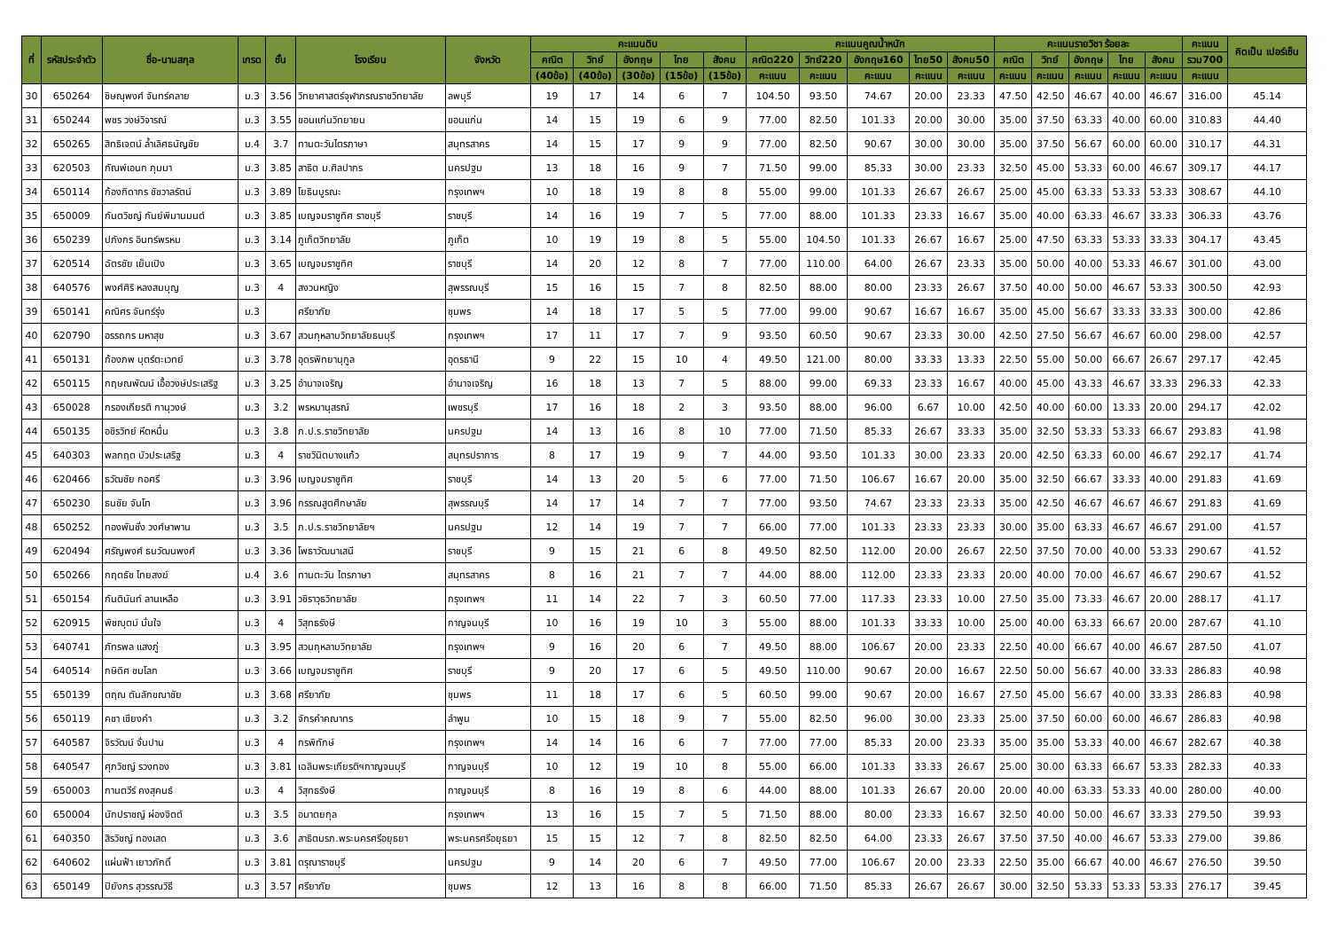| ที่ | รหัสประจำตัว | ชื่อ-นามสกุล | เกรด | ชั้น | โรงเรียน | จังหวัด | คะแนนดิบ | | | | | คะแนนคูณน้ำหนัก | | | | | คะแนนรายวิชา ร้อยละ | | | | | คะแนน | คิดเป็น เปอร์เซ็น |
| --- | --- | --- | --- | --- | --- | --- | --- | --- | --- | --- | --- | --- | --- | --- | --- | --- | --- | --- | --- | --- | --- | --- | --- |
| | | | | | | | คณิต | วิทย์ | อังกฤษ | ไทย | สังคม | คณิต220 | วิทย์220 | อังกฤษ160 | ไทย50 | สังคม50 | คณิต | วิทย์ | อังกฤษ | ไทย | สังคม | รวม700 | |
| | | | | | | | (40ข้อ) | (40ข้อ) | (30ข้อ) | (15ข้อ) | (15ข้อ) | คะแนน | คะแนน | คะแนน | คะแนน | คะแนน | คะแนน | คะแนน | คะแนน | คะแนน | คะแนน | คะแนน | |
| 30 | 650264 | ชิษณุพงศ์ จันทร์คลาย | ม.3 | 3.56 | วิทยาศาสตร์จุฬาภรณราชวิทยาลัย | ลพบุรี | 19 | 17 | 14 | 6 | 7 | 104.50 | 93.50 | 74.67 | 20.00 | 23.33 | 47.50 | 42.50 | 46.67 | 40.00 | 46.67 | 316.00 | 45.14 |
| 31 | 650244 | พชร วงษ์วิจารณ์ | ม.3 | 3.55 | ขอนแก่นวิทยายน | ขอนแก่น | 14 | 15 | 19 | 6 | 9 | 77.00 | 82.50 | 101.33 | 20.00 | 30.00 | 35.00 | 37.50 | 63.33 | 40.00 | 60.00 | 310.83 | 44.40 |
| 32 | 650265 | สิทธิเจตน์ ล้ำเลิศธนัญชัย | ม.4 | 3.7 | ทานตะวันไตรภาษา | สมุทรสาคร | 14 | 15 | 17 | 9 | 9 | 77.00 | 82.50 | 90.67 | 30.00 | 30.00 | 35.00 | 37.50 | 56.67 | 60.00 | 60.00 | 310.17 | 44.31 |
| 33 | 620503 | กัณพ์เอนก ภุมมา | ม.3 | 3.85 | สาธิต ม.ศิลปากร | นครปฐม | 13 | 18 | 16 | 9 | 7 | 71.50 | 99.00 | 85.33 | 30.00 | 23.33 | 32.50 | 45.00 | 53.33 | 60.00 | 46.67 | 309.17 | 44.17 |
| 34 | 650114 | ก้องกิดากร ชัชวาลรัตน์ | ม.3 | 3.89 | โยธินบูรณะ | กรุงเทพฯ | 10 | 18 | 19 | 8 | 8 | 55.00 | 99.00 | 101.33 | 26.67 | 26.67 | 25.00 | 45.00 | 63.33 | 53.33 | 53.33 | 308.67 | 44.10 |
| 35 | 650009 | กันตวิชญ์ กันย์พิมานมนต์ | ม.3 | 3.85 | เบญจมราชูทิศ ราชบุรี | ราชบุรี | 14 | 16 | 19 | 7 | 5 | 77.00 | 88.00 | 101.33 | 23.33 | 16.67 | 35.00 | 40.00 | 63.33 | 46.67 | 33.33 | 306.33 | 43.76 |
| 36 | 650239 | ปภังกร อินทร์พรหม | ม.3 | 3.14 | ภูเก็ตวิทยาลัย | ภูเก็ต | 10 | 19 | 19 | 8 | 5 | 55.00 | 104.50 | 101.33 | 26.67 | 16.67 | 25.00 | 47.50 | 63.33 | 53.33 | 33.33 | 304.17 | 43.45 |
| 37 | 620514 | ฉัตรชัย เย็นเปิง | ม.3 | 3.65 | เบญจมราชูทิศ | ราชบุรี | 14 | 20 | 12 | 8 | 7 | 77.00 | 110.00 | 64.00 | 26.67 | 23.33 | 35.00 | 50.00 | 40.00 | 53.33 | 46.67 | 301.00 | 43.00 |
| 38 | 640576 | พงศ์ศิริ หลงสมบุญ | ม.3 | 4 | สงวนหญิง | สุพรรณบุรี | 15 | 16 | 15 | 7 | 8 | 82.50 | 88.00 | 80.00 | 23.33 | 26.67 | 37.50 | 40.00 | 50.00 | 46.67 | 53.33 | 300.50 | 42.93 |
| 39 | 650141 | คณิศร จันทร์รุ่ง | ม.3 | | ศรียาภัย | ชุมพร | 14 | 18 | 17 | 5 | 5 | 77.00 | 99.00 | 90.67 | 16.67 | 16.67 | 35.00 | 45.00 | 56.67 | 33.33 | 33.33 | 300.00 | 42.86 |
| 40 | 620790 | อรรถกร มหาสุข | ม.3 | 3.67 | สวนกุหลาบวิทยาลัยธนบุรี | กรุงเทพฯ | 17 | 11 | 17 | 7 | 9 | 93.50 | 60.50 | 90.67 | 23.33 | 30.00 | 42.50 | 27.50 | 56.67 | 46.67 | 60.00 | 298.00 | 42.57 |
| 41 | 650131 | ก้องภพ บุตร์ตะเวทย์ | ม.3 | 3.78 | อุดรพิทยานุกูล | อุดรธานี | 9 | 22 | 15 | 10 | 4 | 49.50 | 121.00 | 80.00 | 33.33 | 13.33 | 22.50 | 55.00 | 50.00 | 66.67 | 26.67 | 297.17 | 42.45 |
| 42 | 650115 | กฤษณพัฒน์ เอื้อวงษ์ประเสริฐ | ม.3 | 3.25 | อำนาจเจริญ | อำนาจเจริญ | 16 | 18 | 13 | 7 | 5 | 88.00 | 99.00 | 69.33 | 23.33 | 16.67 | 40.00 | 45.00 | 43.33 | 46.67 | 33.33 | 296.33 | 42.33 |
| 43 | 650028 | กรองเกียรติ กานุวงษ์ | ม.3 | 3.2 | พรหมานุสรณ์ | เพชรบุรี | 17 | 16 | 18 | 2 | 3 | 93.50 | 88.00 | 96.00 | 6.67 | 10.00 | 42.50 | 40.00 | 60.00 | 13.33 | 20.00 | 294.17 | 42.02 |
| 44 | 650135 | อชิรวิทย์ หีตหมื่น | ม.3 | 3.8 | ภ.ป.ร.ราชวิทยาลัย | นครปฐม | 14 | 13 | 16 | 8 | 10 | 77.00 | 71.50 | 85.33 | 26.67 | 33.33 | 35.00 | 32.50 | 53.33 | 53.33 | 66.67 | 293.83 | 41.98 |
| 45 | 640303 | พลกฤต บัวประเสริฐ | ม.3 | 4 | ราชวินิตบางแก้ว | สมุทรปราการ | 8 | 17 | 19 | 9 | 7 | 44.00 | 93.50 | 101.33 | 30.00 | 23.33 | 20.00 | 42.50 | 63.33 | 60.00 | 46.67 | 292.17 | 41.74 |
| 46 | 620466 | ธวัฒชัย กอศรี | ม.3 | 3.96 | เบญจมราชูทิศ | ราชบุรี | 14 | 13 | 20 | 5 | 6 | 77.00 | 71.50 | 106.67 | 16.67 | 20.00 | 35.00 | 32.50 | 66.67 | 33.33 | 40.00 | 291.83 | 41.69 |
| 47 | 650230 | ธนชัย จันโท | ม.3 | 3.96 | กรรณสูตศึกษาลัย | สุพรรณบุรี | 14 | 17 | 14 | 7 | 7 | 77.00 | 93.50 | 74.67 | 23.33 | 23.33 | 35.00 | 42.50 | 46.67 | 46.67 | 46.67 | 291.83 | 41.69 |
| 48 | 650252 | ทองพันชั่ง วงศ์ษาพาน | ม.3 | 3.5 | ภ.ป.ร.ราชวิทยาลัยฯ | นครปฐม | 12 | 14 | 19 | 7 | 7 | 66.00 | 77.00 | 101.33 | 23.33 | 23.33 | 30.00 | 35.00 | 63.33 | 46.67 | 46.67 | 291.00 | 41.57 |
| 49 | 620494 | ศรัญพงศ์ ธนวัฒนพงศ์ | ม.3 | 3.36 | โพธาวัฒนาเสนี | ราชบุรี | 9 | 15 | 21 | 6 | 8 | 49.50 | 82.50 | 112.00 | 20.00 | 26.67 | 22.50 | 37.50 | 70.00 | 40.00 | 53.33 | 290.67 | 41.52 |
| 50 | 650266 | กฤตธัช ไทยสงฆ์ | ม.4 | 3.6 | ทานตะวัน ไตรภาษา | สมุทรสาคร | 8 | 16 | 21 | 7 | 7 | 44.00 | 88.00 | 112.00 | 23.33 | 23.33 | 20.00 | 40.00 | 70.00 | 46.67 | 46.67 | 290.67 | 41.52 |
| 51 | 650154 | กันตินันท์ ลานเหลือ | ม.3 | 3.91 | วชิราวุธวิทยาลัย | กรุงเทพฯ | 11 | 14 | 22 | 7 | 3 | 60.50 | 77.00 | 117.33 | 23.33 | 10.00 | 27.50 | 35.00 | 73.33 | 46.67 | 20.00 | 288.17 | 41.17 |
| 52 | 620915 | พิชญุตม์ มั่นใจ | ม.3 | 4 | วิสุทธรังษี | กาญจนบุรี | 10 | 16 | 19 | 10 | 3 | 55.00 | 88.00 | 101.33 | 33.33 | 10.00 | 25.00 | 40.00 | 63.33 | 66.67 | 20.00 | 287.67 | 41.10 |
| 53 | 640741 | ภัทรพล แสงภู่ | ม.3 | 3.95 | สวนกุหลาบวิทยาลัย | กรุงเทพฯ | 9 | 16 | 20 | 6 | 7 | 49.50 | 88.00 | 106.67 | 20.00 | 23.33 | 22.50 | 40.00 | 66.67 | 40.00 | 46.67 | 287.50 | 41.07 |
| 54 | 640514 | กษิดิศ ชมโลก | ม.3 | 3.66 | เบญจมราชูทิศ | ราชบุรี | 9 | 20 | 17 | 6 | 5 | 49.50 | 110.00 | 90.67 | 20.00 | 16.67 | 22.50 | 50.00 | 56.67 | 40.00 | 33.33 | 286.83 | 40.98 |
| 55 | 650139 | ตฤณ ตันลักขณาชัย | ม.3 | 3.68 | ศรียาภัย | ชุมพร | 11 | 18 | 17 | 6 | 5 | 60.50 | 99.00 | 90.67 | 20.00 | 16.67 | 27.50 | 45.00 | 56.67 | 40.00 | 33.33 | 286.83 | 40.98 |
| 56 | 650119 | คชา เชียงคำ | ม.3 | 3.2 | จักรคำคณาทร | ลำพูน | 10 | 15 | 18 | 9 | 7 | 55.00 | 82.50 | 96.00 | 30.00 | 23.33 | 25.00 | 37.50 | 60.00 | 60.00 | 46.67 | 286.83 | 40.98 |
| 57 | 640587 | จิรวัฒน์ จั่นปาน | ม.3 | 4 | กรพิทักษ์ | กรุงเทพฯ | 14 | 14 | 16 | 6 | 7 | 77.00 | 77.00 | 85.33 | 20.00 | 23.33 | 35.00 | 35.00 | 53.33 | 40.00 | 46.67 | 282.67 | 40.38 |
| 58 | 640547 | ศุภวิชญ์ รวงทอง | ม.3 | 3.81 | เฉลิมพระเกียรติฯกาญจนบุรี | กาญจนบุรี | 10 | 12 | 19 | 10 | 8 | 55.00 | 66.00 | 101.33 | 33.33 | 26.67 | 25.00 | 30.00 | 63.33 | 66.67 | 53.33 | 282.33 | 40.33 |
| 59 | 650003 | กานตวีร์ คงสุคนธ์ | ม.3 | 4 | วิสุทธรังษี | กาญจนบุรี | 8 | 16 | 19 | 8 | 6 | 44.00 | 88.00 | 101.33 | 26.67 | 20.00 | 20.00 | 40.00 | 63.33 | 53.33 | 40.00 | 280.00 | 40.00 |
| 60 | 650004 | นักปราชญ์ ผ่องจิตต์ | ม.3 | 3.5 | อมาตยกุล | กรุงเทพฯ | 13 | 16 | 15 | 7 | 5 | 71.50 | 88.00 | 80.00 | 23.33 | 16.67 | 32.50 | 40.00 | 50.00 | 46.67 | 33.33 | 279.50 | 39.93 |
| 61 | 640350 | สิรวิชญ์ ทองเสด | ม.3 | 3.6 | สาธิตมรภ.พระนครศรีอยุธยา | พระนครศรีอยุธยา | 15 | 15 | 12 | 7 | 8 | 82.50 | 82.50 | 64.00 | 23.33 | 26.67 | 37.50 | 37.50 | 40.00 | 46.67 | 53.33 | 279.00 | 39.86 |
| 62 | 640602 | แผ่นฟ้า เยาวภักดิ์ | ม.3 | 3.81 | ดรุณาราชบุรี | นครปฐม | 9 | 14 | 20 | 6 | 7 | 49.50 | 77.00 | 106.67 | 20.00 | 23.33 | 22.50 | 35.00 | 66.67 | 40.00 | 46.67 | 276.50 | 39.50 |
| 63 | 650149 | ปิยังกร สุวรรณวิธี | ม.3 | 3.57 | ศรียาภัย | ชุมพร | 12 | 13 | 16 | 8 | 8 | 66.00 | 71.50 | 85.33 | 26.67 | 26.67 | 30.00 | 32.50 | 53.33 | 53.33 | 53.33 | 276.17 | 39.45 |